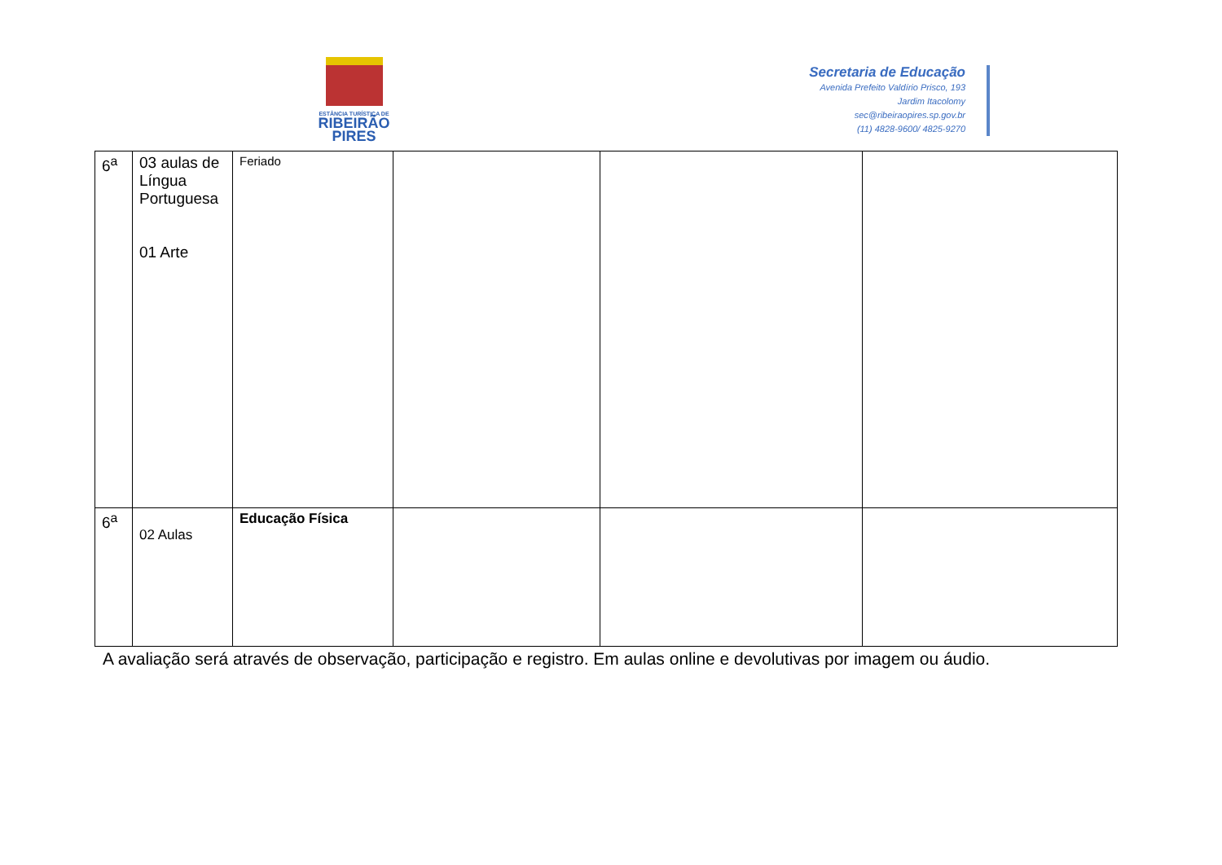ESTÂNCIA TURÍSTICA DE
RIBEIRÃO
PIRES
Secretaria de Educação
Avenida Prefeito Valdírio Prisco, 193
Jardim Itacolomy
sec@ribeiraopires.sp.gov.br
(11) 4828-9600/ 4825-9270
| 6<sup>a</sup> | 03 aulas de Língua Portuguesa 01 Arte | Feriado | | | |
| 6<sup>a</sup> | 02 Aulas | Educação Física | | | |
A avaliação será através de observação, participação e registro. Em aulas online e devolutivas por imagem ou áudio.